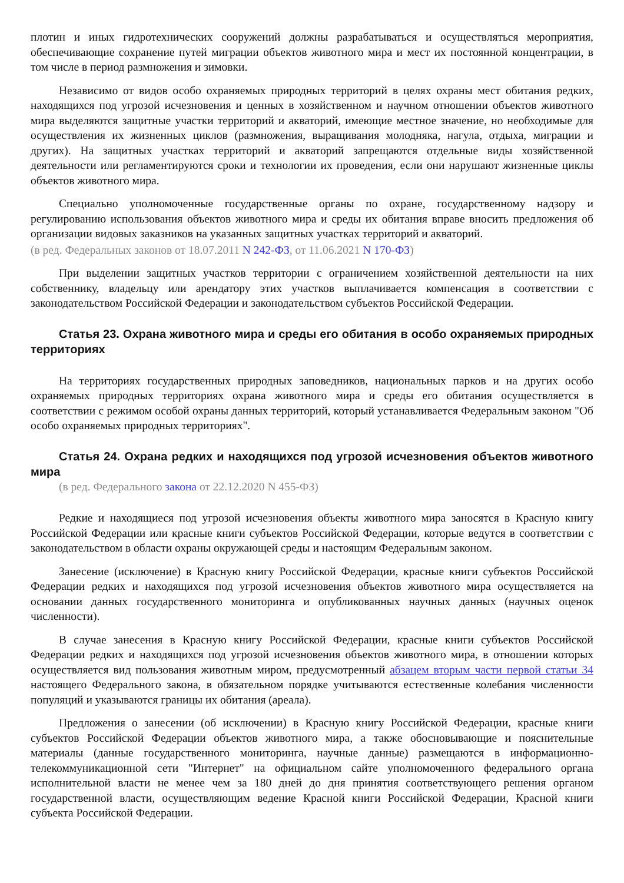плотин и иных гидротехнических сооружений должны разрабатываться и осуществляться мероприятия, обеспечивающие сохранение путей миграции объектов животного мира и мест их постоянной концентрации, в том числе в период размножения и зимовки.
Независимо от видов особо охраняемых природных территорий в целях охраны мест обитания редких, находящихся под угрозой исчезновения и ценных в хозяйственном и научном отношении объектов животного мира выделяются защитные участки территорий и акваторий, имеющие местное значение, но необходимые для осуществления их жизненных циклов (размножения, выращивания молодняка, нагула, отдыха, миграции и других). На защитных участках территорий и акваторий запрещаются отдельные виды хозяйственной деятельности или регламентируются сроки и технологии их проведения, если они нарушают жизненные циклы объектов животного мира.
Специально уполномоченные государственные органы по охране, государственному надзору и регулированию использования объектов животного мира и среды их обитания вправе вносить предложения об организации видовых заказников на указанных защитных участках территорий и акваторий.
(в ред. Федеральных законов от 18.07.2011 N 242-ФЗ, от 11.06.2021 N 170-ФЗ)
При выделении защитных участков территории с ограничением хозяйственной деятельности на них собственнику, владельцу или арендатору этих участков выплачивается компенсация в соответствии с законодательством Российской Федерации и законодательством субъектов Российской Федерации.
Статья 23. Охрана животного мира и среды его обитания в особо охраняемых природных территориях
На территориях государственных природных заповедников, национальных парков и на других особо охраняемых природных территориях охрана животного мира и среды его обитания осуществляется в соответствии с режимом особой охраны данных территорий, который устанавливается Федеральным законом "Об особо охраняемых природных территориях".
Статья 24. Охрана редких и находящихся под угрозой исчезновения объектов животного мира
(в ред. Федерального закона от 22.12.2020 N 455-ФЗ)
Редкие и находящиеся под угрозой исчезновения объекты животного мира заносятся в Красную книгу Российской Федерации или красные книги субъектов Российской Федерации, которые ведутся в соответствии с законодательством в области охраны окружающей среды и настоящим Федеральным законом.
Занесение (исключение) в Красную книгу Российской Федерации, красные книги субъектов Российской Федерации редких и находящихся под угрозой исчезновения объектов животного мира осуществляется на основании данных государственного мониторинга и опубликованных научных данных (научных оценок численности).
В случае занесения в Красную книгу Российской Федерации, красные книги субъектов Российской Федерации редких и находящихся под угрозой исчезновения объектов животного мира, в отношении которых осуществляется вид пользования животным миром, предусмотренный абзацем вторым части первой статьи 34 настоящего Федерального закона, в обязательном порядке учитываются естественные колебания численности популяций и указываются границы их обитания (ареала).
Предложения о занесении (об исключении) в Красную книгу Российской Федерации, красные книги субъектов Российской Федерации объектов животного мира, а также обосновывающие и пояснительные материалы (данные государственного мониторинга, научные данные) размещаются в информационно-телекоммуникационной сети "Интернет" на официальном сайте уполномоченного федерального органа исполнительной власти не менее чем за 180 дней до дня принятия соответствующего решения органом государственной власти, осуществляющим ведение Красной книги Российской Федерации, Красной книги субъекта Российской Федерации.